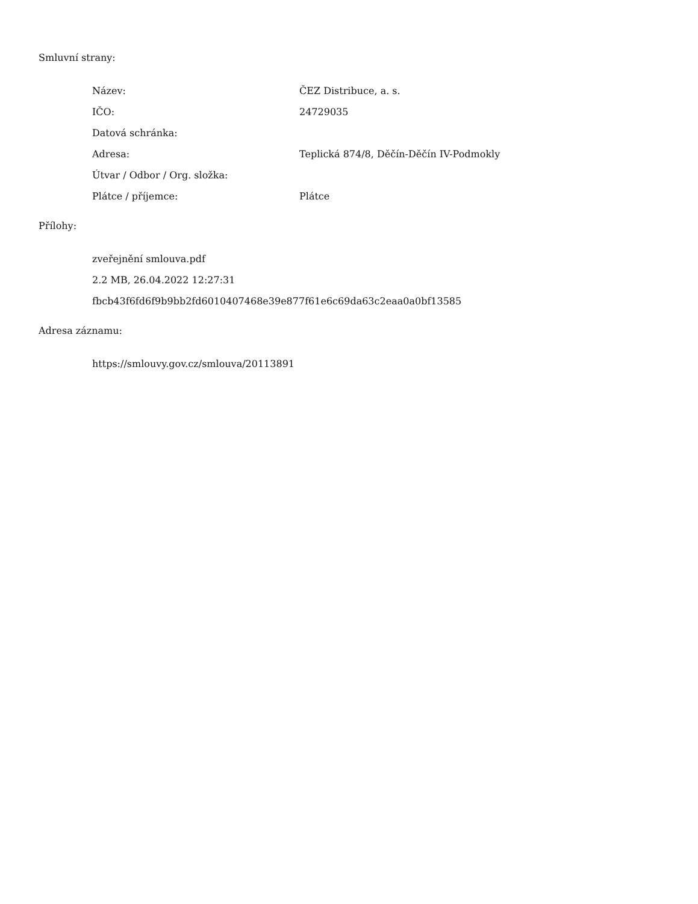Smluvní strany:
| Název: | ČEZ Distribuce, a. s. |
| IČO: | 24729035 |
| Datová schránka: | |
| Adresa: | Teplická 874/8, Děčín-Děčín IV-Podmokly |
| Útvar / Odbor / Org. složka: | |
| Plátce / příjemce: | Plátce |
Přílohy:
zveřejnění smlouva.pdf
2.2 MB, 26.04.2022 12:27:31
fbcb43f6fd6f9b9bb2fd6010407468e39e877f61e6c69da63c2eaa0a0bf13585
Adresa záznamu:
https://smlouvy.gov.cz/smlouva/20113891